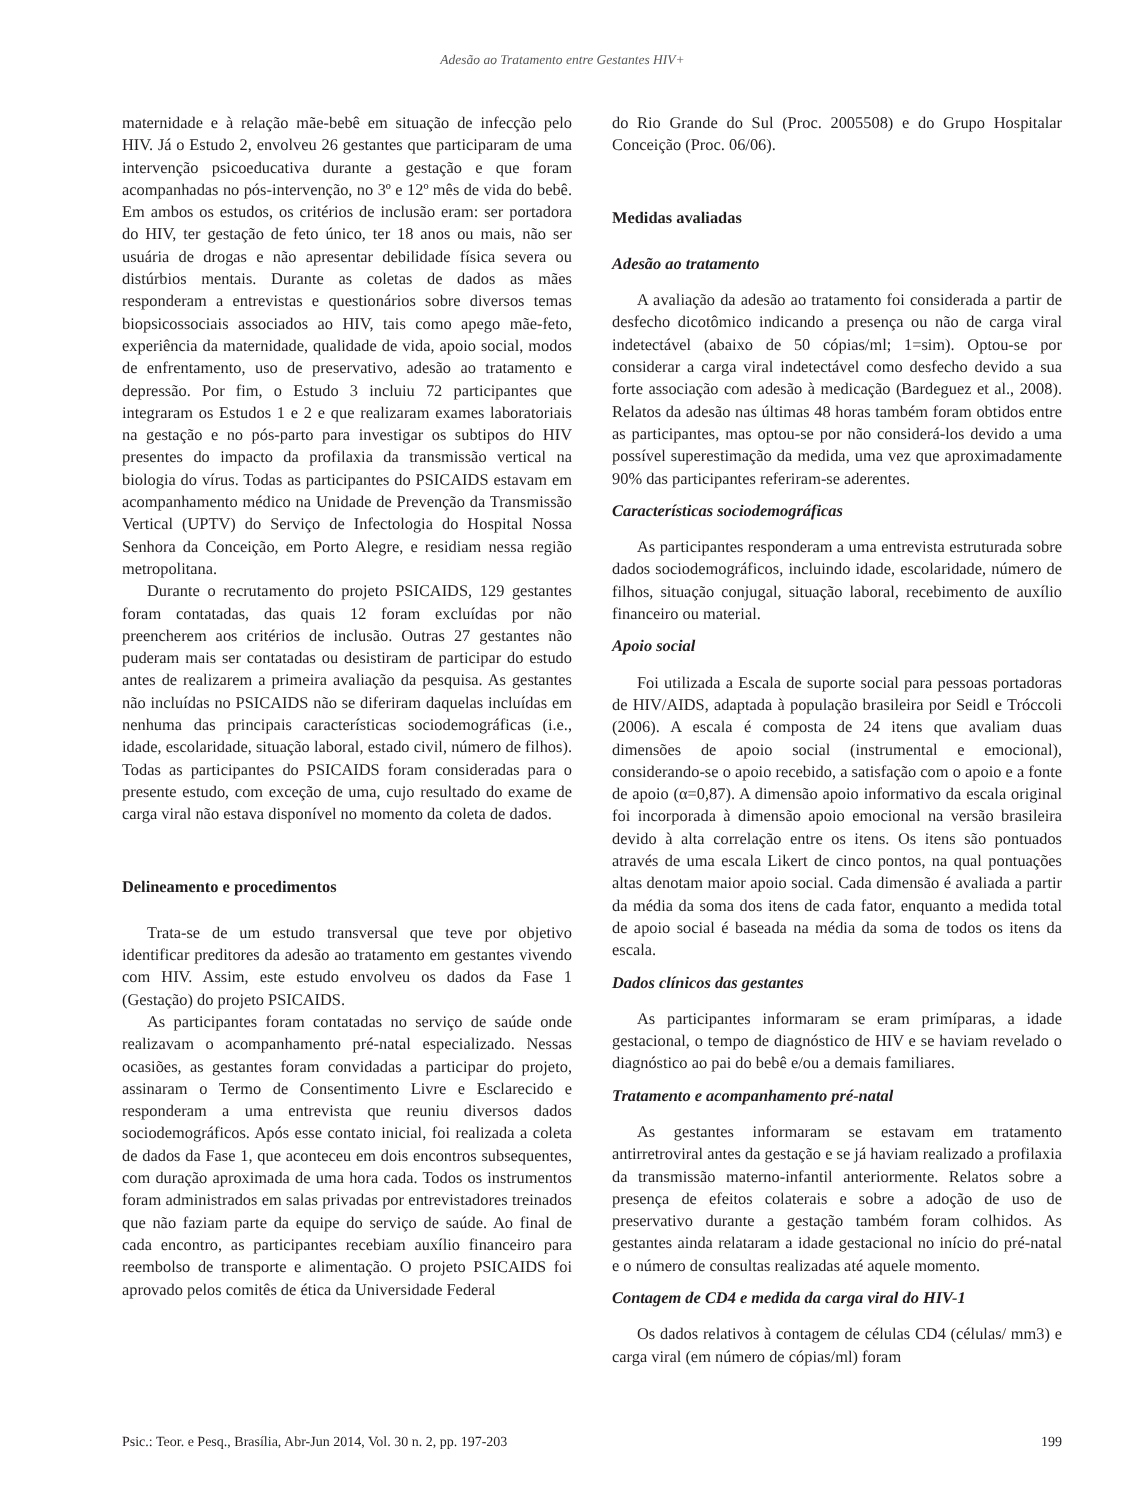Adesão ao Tratamento entre Gestantes HIV+
maternidade e à relação mãe-bebê em situação de infecção pelo HIV. Já o Estudo 2, envolveu 26 gestantes que participaram de uma intervenção psicoeducativa durante a gestação e que foram acompanhadas no pós-intervenção, no 3º e 12º mês de vida do bebê. Em ambos os estudos, os critérios de inclusão eram: ser portadora do HIV, ter gestação de feto único, ter 18 anos ou mais, não ser usuária de drogas e não apresentar debilidade física severa ou distúrbios mentais. Durante as coletas de dados as mães responderam a entrevistas e questionários sobre diversos temas biopsicossociais associados ao HIV, tais como apego mãe-feto, experiência da maternidade, qualidade de vida, apoio social, modos de enfrentamento, uso de preservativo, adesão ao tratamento e depressão. Por fim, o Estudo 3 incluiu 72 participantes que integraram os Estudos 1 e 2 e que realizaram exames laboratoriais na gestação e no pós-parto para investigar os subtipos do HIV presentes do impacto da profilaxia da transmissão vertical na biologia do vírus. Todas as participantes do PSICAIDS estavam em acompanhamento médico na Unidade de Prevenção da Transmissão Vertical (UPTV) do Serviço de Infectologia do Hospital Nossa Senhora da Conceição, em Porto Alegre, e residiam nessa região metropolitana.
Durante o recrutamento do projeto PSICAIDS, 129 gestantes foram contatadas, das quais 12 foram excluídas por não preencherem aos critérios de inclusão. Outras 27 gestantes não puderam mais ser contatadas ou desistiram de participar do estudo antes de realizarem a primeira avaliação da pesquisa. As gestantes não incluídas no PSICAIDS não se diferiram daquelas incluídas em nenhuma das principais características sociodemográficas (i.e., idade, escolaridade, situação laboral, estado civil, número de filhos). Todas as participantes do PSICAIDS foram consideradas para o presente estudo, com exceção de uma, cujo resultado do exame de carga viral não estava disponível no momento da coleta de dados.
Delineamento e procedimentos
Trata-se de um estudo transversal que teve por objetivo identificar preditores da adesão ao tratamento em gestantes vivendo com HIV. Assim, este estudo envolveu os dados da Fase 1 (Gestação) do projeto PSICAIDS.
As participantes foram contatadas no serviço de saúde onde realizavam o acompanhamento pré-natal especializado. Nessas ocasiões, as gestantes foram convidadas a participar do projeto, assinaram o Termo de Consentimento Livre e Esclarecido e responderam a uma entrevista que reuniu diversos dados sociodemográficos. Após esse contato inicial, foi realizada a coleta de dados da Fase 1, que aconteceu em dois encontros subsequentes, com duração aproximada de uma hora cada. Todos os instrumentos foram administrados em salas privadas por entrevistadores treinados que não faziam parte da equipe do serviço de saúde. Ao final de cada encontro, as participantes recebiam auxílio financeiro para reembolso de transporte e alimentação. O projeto PSICAIDS foi aprovado pelos comitês de ética da Universidade Federal
do Rio Grande do Sul (Proc. 2005508) e do Grupo Hospitalar Conceição (Proc. 06/06).
Medidas avaliadas
Adesão ao tratamento
A avaliação da adesão ao tratamento foi considerada a partir de desfecho dicotômico indicando a presença ou não de carga viral indetectável (abaixo de 50 cópias/ml; 1=sim). Optou-se por considerar a carga viral indetectável como desfecho devido a sua forte associação com adesão à medicação (Bardeguez et al., 2008). Relatos da adesão nas últimas 48 horas também foram obtidos entre as participantes, mas optou-se por não considerá-los devido a uma possível superestimação da medida, uma vez que aproximadamente 90% das participantes referiram-se aderentes.
Características sociodemográficas
As participantes responderam a uma entrevista estruturada sobre dados sociodemográficos, incluindo idade, escolaridade, número de filhos, situação conjugal, situação laboral, recebimento de auxílio financeiro ou material.
Apoio social
Foi utilizada a Escala de suporte social para pessoas portadoras de HIV/AIDS, adaptada à população brasileira por Seidl e Tróccoli (2006). A escala é composta de 24 itens que avaliam duas dimensões de apoio social (instrumental e emocional), considerando-se o apoio recebido, a satisfação com o apoio e a fonte de apoio (α=0,87). A dimensão apoio informativo da escala original foi incorporada à dimensão apoio emocional na versão brasileira devido à alta correlação entre os itens. Os itens são pontuados através de uma escala Likert de cinco pontos, na qual pontuações altas denotam maior apoio social. Cada dimensão é avaliada a partir da média da soma dos itens de cada fator, enquanto a medida total de apoio social é baseada na média da soma de todos os itens da escala.
Dados clínicos das gestantes
As participantes informaram se eram primíparas, a idade gestacional, o tempo de diagnóstico de HIV e se haviam revelado o diagnóstico ao pai do bebê e/ou a demais familiares.
Tratamento e acompanhamento pré-natal
As gestantes informaram se estavam em tratamento antirretroviral antes da gestação e se já haviam realizado a profilaxia da transmissão materno-infantil anteriormente. Relatos sobre a presença de efeitos colaterais e sobre a adoção de uso de preservativo durante a gestação também foram colhidos. As gestantes ainda relataram a idade gestacional no início do pré-natal e o número de consultas realizadas até aquele momento.
Contagem de CD4 e medida da carga viral do HIV-1
Os dados relativos à contagem de células CD4 (células/ mm3) e carga viral (em número de cópias/ml) foram
Psic.: Teor. e Pesq., Brasília, Abr-Jun 2014, Vol. 30 n. 2, pp. 197-203 199